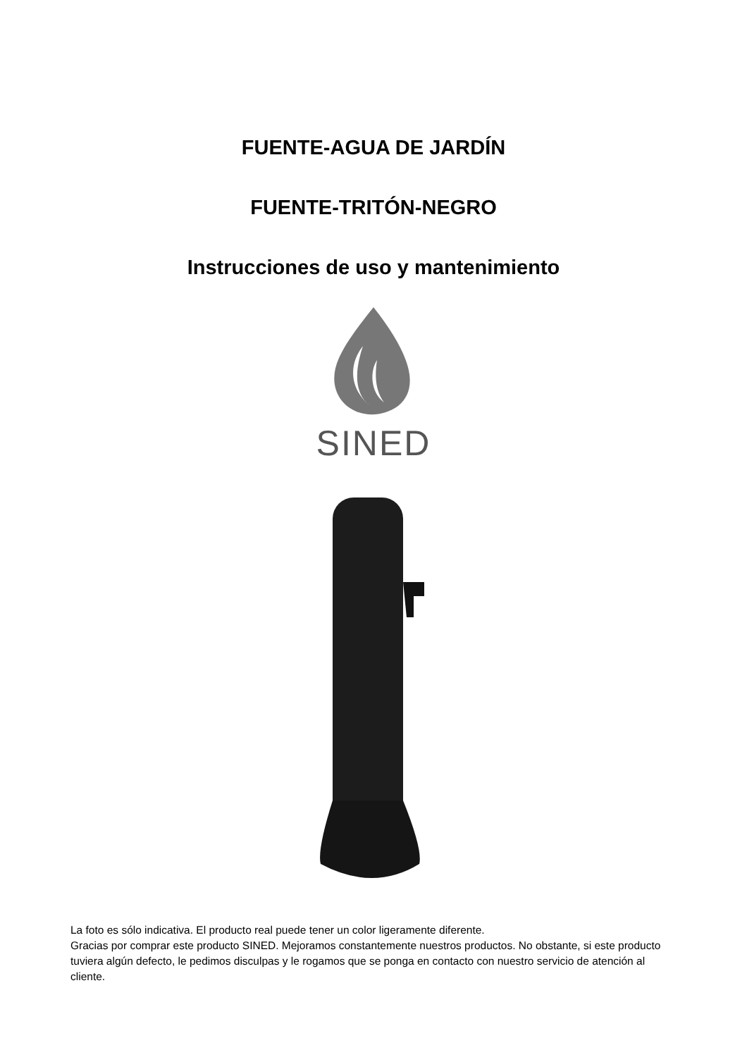FUENTE-AGUA DE JARDÍN
FUENTE-TRITÓN-NEGRO
Instrucciones de uso y mantenimiento
SINED
La foto es sólo indicativa. El producto real puede tener un color ligeramente diferente.
Gracias por comprar este producto SINED. Mejoramos constantemente nuestros productos. No obstante, si este producto tuviera algún defecto, le pedimos disculpas y le rogamos que se ponga en contacto con nuestro servicio de atención al cliente.